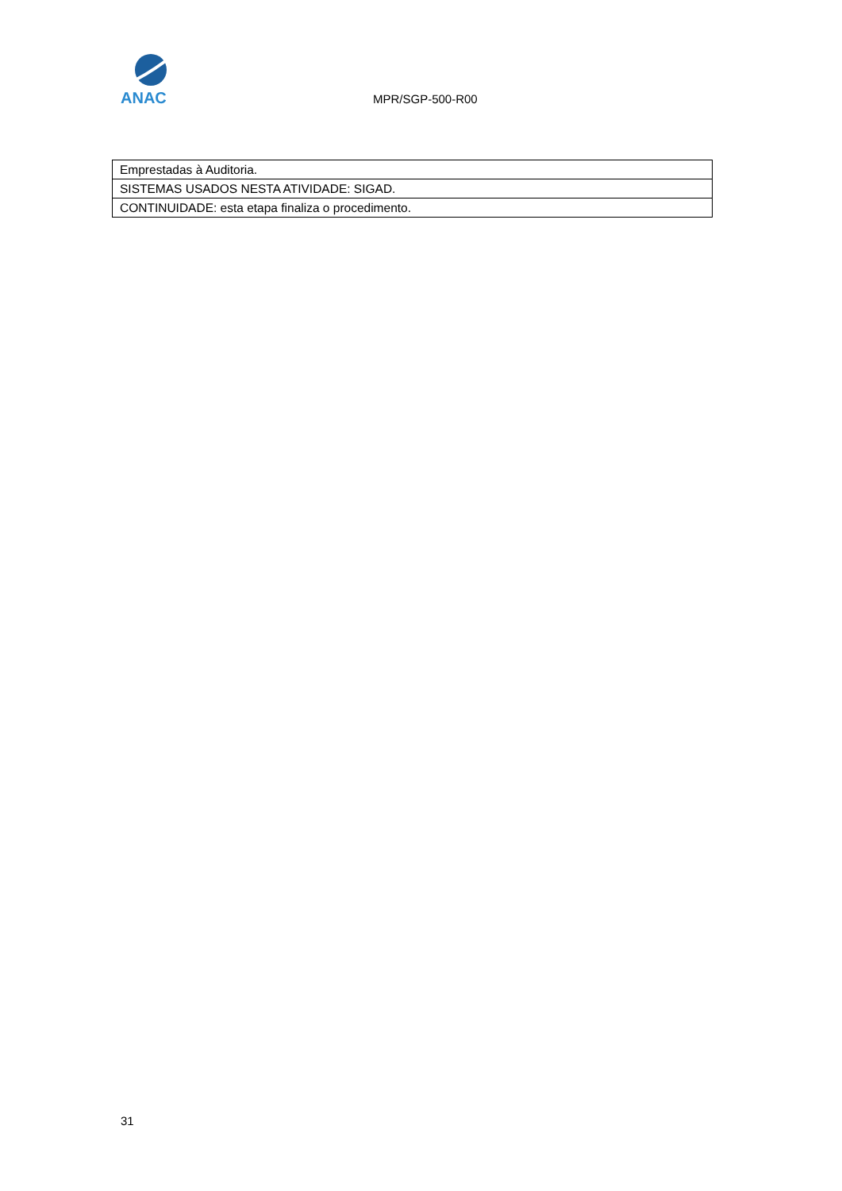ANAC
MPR/SGP-500-R00
| Emprestadas à Auditoria. |
| SISTEMAS USADOS NESTA ATIVIDADE: SIGAD. |
| CONTINUIDADE: esta etapa finaliza o procedimento. |
31